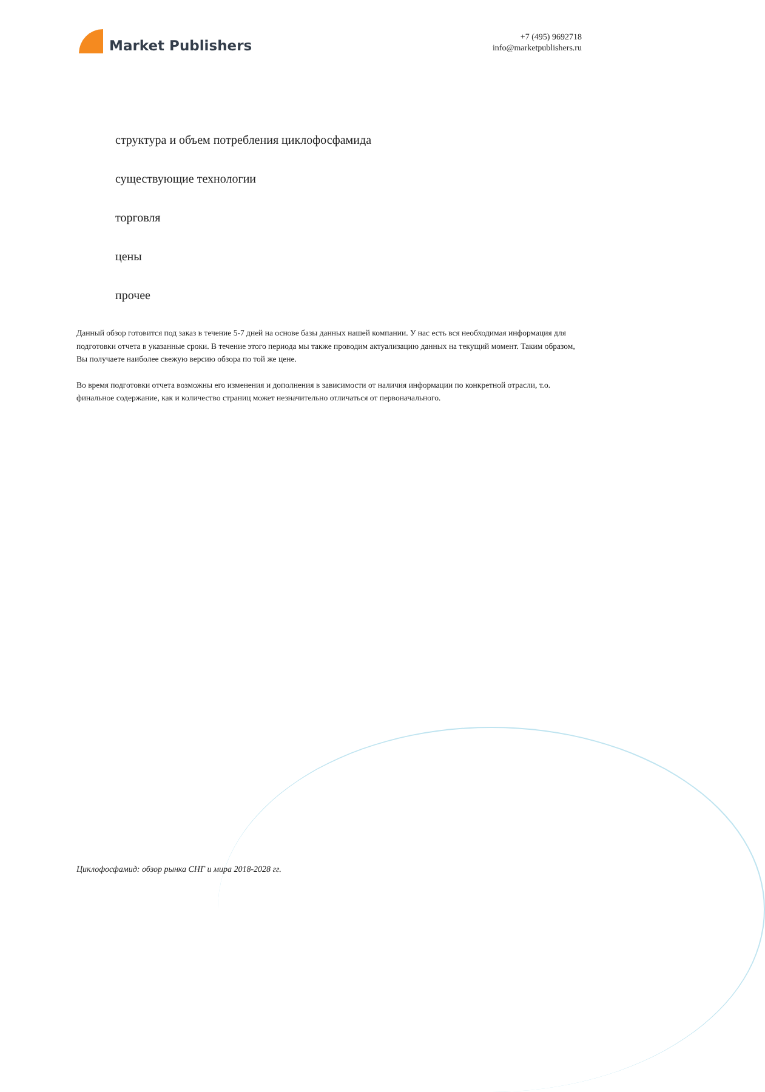Market Publishers
+7 (495) 9692718
info@marketpublishers.ru
структура и объем потребления циклофосфамида
существующие технологии
торговля
цены
прочее
Данный обзор готовится под заказ в течение 5-7 дней на основе базы данных нашей компании. У нас есть вся необходимая информация для подготовки отчета в указанные сроки. В течение этого периода мы также проводим актуализацию данных на текущий момент. Таким образом, Вы получаете наиболее свежую версию обзора по той же цене.
Во время подготовки отчета возможны его изменения и дополнения в зависимости от наличия информации по конкретной отрасли, т.о. финальное содержание, как и количество страниц может незначительно отличаться от первоначального.
Циклофосфамид: обзор рынка СНГ и мира 2018-2028 гг.